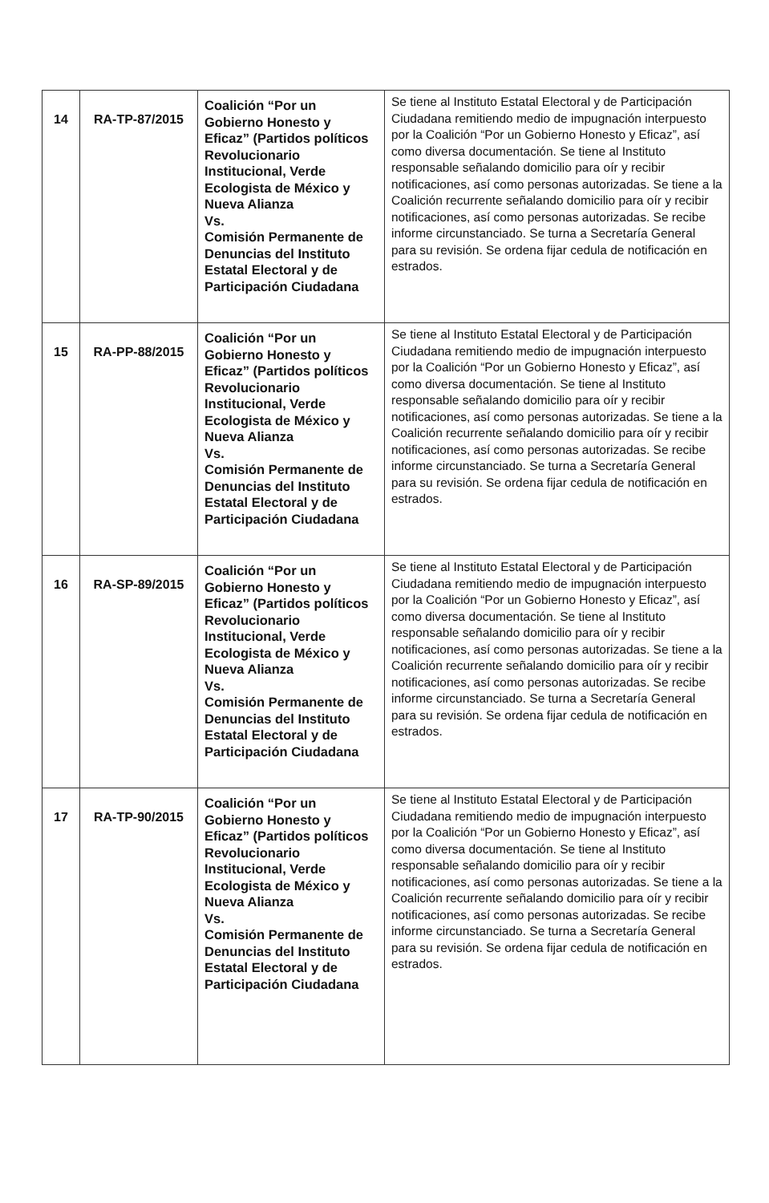| 14 | RA-TP-87/2015 | Coalición “Por un Gobierno Honesto y Eficaz” (Partidos políticos Revolucionario Institucional, Verde Ecologista de México y Nueva Alianza Vs. Comisión Permanente de Denuncias del Instituto Estatal Electoral y de Participación Ciudadana | Se tiene al Instituto Estatal Electoral y de Participación Ciudadana remitiendo medio de impugnación interpuesto por la Coalición “Por un Gobierno Honesto y Eficaz”, así como diversa documentación. Se tiene al Instituto responsable señalando domicilio para oír y recibir notificaciones, así como personas autorizadas. Se tiene a la Coalición recurrente señalando domicilio para oír y recibir notificaciones, así como personas autorizadas. Se recibe informe circunstanciado. Se turna a Secretaría General para su revisión. Se ordena fijar cedula de notificación en estrados. |
| 15 | RA-PP-88/2015 | Coalición “Por un Gobierno Honesto y Eficaz” (Partidos políticos Revolucionario Institucional, Verde Ecologista de México y Nueva Alianza Vs. Comisión Permanente de Denuncias del Instituto Estatal Electoral y de Participación Ciudadana | Se tiene al Instituto Estatal Electoral y de Participación Ciudadana remitiendo medio de impugnación interpuesto por la Coalición “Por un Gobierno Honesto y Eficaz”, así como diversa documentación. Se tiene al Instituto responsable señalando domicilio para oír y recibir notificaciones, así como personas autorizadas. Se tiene a la Coalición recurrente señalando domicilio para oír y recibir notificaciones, así como personas autorizadas. Se recibe informe circunstanciado. Se turna a Secretaría General para su revisión. Se ordena fijar cedula de notificación en estrados. |
| 16 | RA-SP-89/2015 | Coalición “Por un Gobierno Honesto y Eficaz” (Partidos políticos Revolucionario Institucional, Verde Ecologista de México y Nueva Alianza Vs. Comisión Permanente de Denuncias del Instituto Estatal Electoral y de Participación Ciudadana | Se tiene al Instituto Estatal Electoral y de Participación Ciudadana remitiendo medio de impugnación interpuesto por la Coalición “Por un Gobierno Honesto y Eficaz”, así como diversa documentación. Se tiene al Instituto responsable señalando domicilio para oír y recibir notificaciones, así como personas autorizadas. Se tiene a la Coalición recurrente señalando domicilio para oír y recibir notificaciones, así como personas autorizadas. Se recibe informe circunstanciado. Se turna a Secretaría General para su revisión. Se ordena fijar cedula de notificación en estrados. |
| 17 | RA-TP-90/2015 | Coalición “Por un Gobierno Honesto y Eficaz” (Partidos políticos Revolucionario Institucional, Verde Ecologista de México y Nueva Alianza Vs. Comisión Permanente de Denuncias del Instituto Estatal Electoral y de Participación Ciudadana | Se tiene al Instituto Estatal Electoral y de Participación Ciudadana remitiendo medio de impugnación interpuesto por la Coalición “Por un Gobierno Honesto y Eficaz”, así como diversa documentación. Se tiene al Instituto responsable señalando domicilio para oír y recibir notificaciones, así como personas autorizadas. Se tiene a la Coalición recurrente señalando domicilio para oír y recibir notificaciones, así como personas autorizadas. Se recibe informe circunstanciado. Se turna a Secretaría General para su revisión. Se ordena fijar cedula de notificación en estrados. |